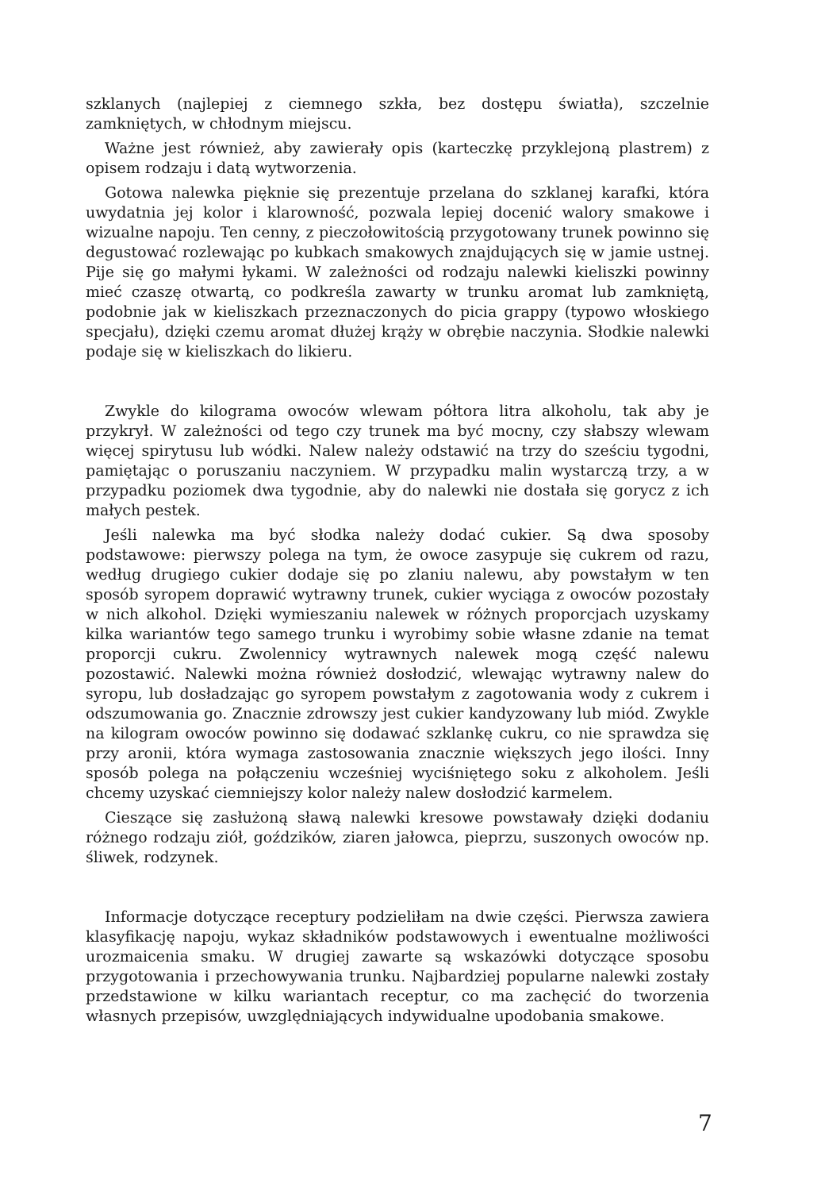szklanych (najlepiej z ciemnego szkła, bez dostępu światła), szczelnie zamkniętych, w chłodnym miejscu.
Ważne jest również, aby zawierały opis (karteczkę przyklejoną plastrem) z opisem rodzaju i datą wytworzenia.
Gotowa nalewka pięknie się prezentuje przelana do szklanej karafki, która uwydatnia jej kolor i klarowność, pozwala lepiej docenić walory smakowe i wizualne napoju. Ten cenny, z pieczołowitością przygotowany trunek powinno się degustować rozlewając po kubkach smakowych znajdujących się w jamie ustnej. Pije się go małymi łykami. W zależności od rodzaju nalewki kieliszki powinny mieć czaszę otwartą, co podkreśla zawarty w trunku aromat lub zamkniętą, podobnie jak w kieliszkach przeznaczonych do picia grappy (typowo włoskiego specjału), dzięki czemu aromat dłużej krąży w obrębie naczynia. Słodkie nalewki podaje się w kieliszkach do likieru.
Zwykle do kilograma owoców wlewam półtora litra alkoholu, tak aby je przykrył. W zależności od tego czy trunek ma być mocny, czy słabszy wlewam więcej spirytusu lub wódki. Nalew należy odstawić na trzy do sześciu tygodni, pamiętając o poruszaniu naczyniem. W przypadku malin wystarczą trzy, a w przypadku poziomek dwa tygodnie, aby do nalewki nie dostała się gorycz z ich małych pestek.
Jeśli nalewka ma być słodka należy dodać cukier. Są dwa sposoby podstawowe: pierwszy polega na tym, że owoce zasypuje się cukrem od razu, według drugiego cukier dodaje się po zlaniu nalewu, aby powstałym w ten sposób syropem doprawić wytrawny trunek, cukier wyciąga z owoców pozostały w nich alkohol. Dzięki wymieszaniu nalewek w różnych proporcjach uzyskamy kilka wariantów tego samego trunku i wyrobimy sobie własne zdanie na temat proporcji cukru. Zwolennicy wytrawnych nalewek mogą część nalewu pozostawić. Nalewki można również dosłodzić, wlewając wytrawny nalew do syropu, lub dosładzając go syropem powstałym z zagotowania wody z cukrem i odszumowania go. Znacznie zdrowszy jest cukier kandyzowany lub miód. Zwykle na kilogram owoców powinno się dodawać szklankę cukru, co nie sprawdza się przy aronii, która wymaga zastosowania znacznie większych jego ilości. Inny sposób polega na połączeniu wcześniej wyciśniętego soku z alkoholem. Jeśli chcemy uzyskać ciemniejszy kolor należy nalew dosłodzić karmelem.
Cieszące się zasłużoną sławą nalewki kresowe powstawały dzięki dodaniu różnego rodzaju ziół, goździków, ziaren jałowca, pieprzu, suszonych owoców np. śliwek, rodzynek.
Informacje dotyczące receptury podzieliłam na dwie części. Pierwsza zawiera klasyfikację napoju, wykaz składników podstawowych i ewentualne możliwości urozmaicenia smaku. W drugiej zawarte są wskazówki dotyczące sposobu przygotowania i przechowywania trunku. Najbardziej popularne nalewki zostały przedstawione w kilku wariantach receptur, co ma zachęcić do tworzenia własnych przepisów, uwzględniających indywidualne upodobania smakowe.
7